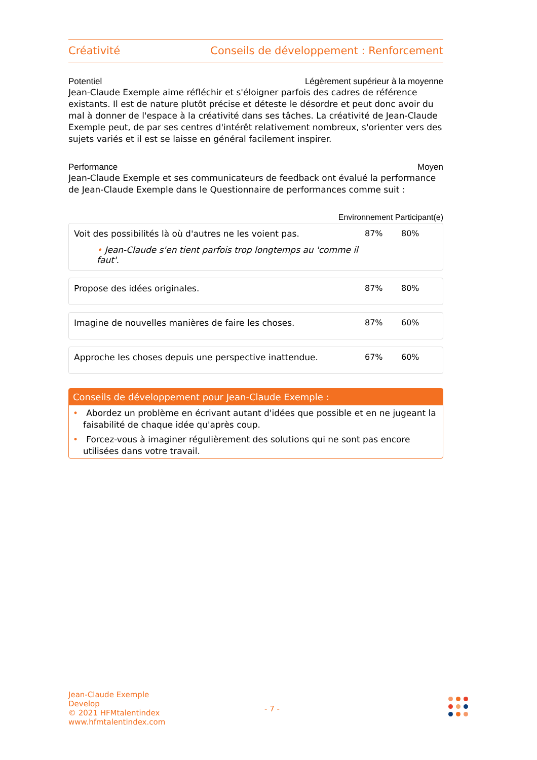Créativité Conseils de développement : Renforcement
Potentiel Légèrement supérieur à la moyenne
Jean-Claude Exemple aime réfléchir et s'éloigner parfois des cadres de référence existants. Il est de nature plutôt précise et déteste le désordre et peut donc avoir du mal à donner de l'espace à la créativité dans ses tâches. La créativité de Jean-Claude Exemple peut, de par ses centres d'intérêt relativement nombreux, s'orienter vers des sujets variés et il est se laisse en général facilement inspirer.
Performance Moyen
Jean-Claude Exemple et ses communicateurs de feedback ont évalué la performance de Jean-Claude Exemple dans le Questionnaire de performances comme suit :
Environnement Participant(e)
Voit des possibilités là où d'autres ne les voient pas.
• Jean-Claude s'en tient parfois trop longtemps au 'comme il faut'.
87% 80%
Propose des idées originales. 87% 80%
Imagine de nouvelles manières de faire les choses.
87% 60%
Approche les choses depuis une perspective inattendue.
67% 60%
Conseils de développement pour Jean-Claude Exemple :
• Abordez un problème en écrivant autant d'idées que possible et en ne jugeant la faisabilité de chaque idée qu'après coup.
• Forcez-vous à imaginer régulièrement des solutions qui ne sont pas encore utilisées dans votre travail.
Jean-Claude Exemple
Develop
© 2021 HFMtalentindex
www.hfmtalentindex.com
- 7 -